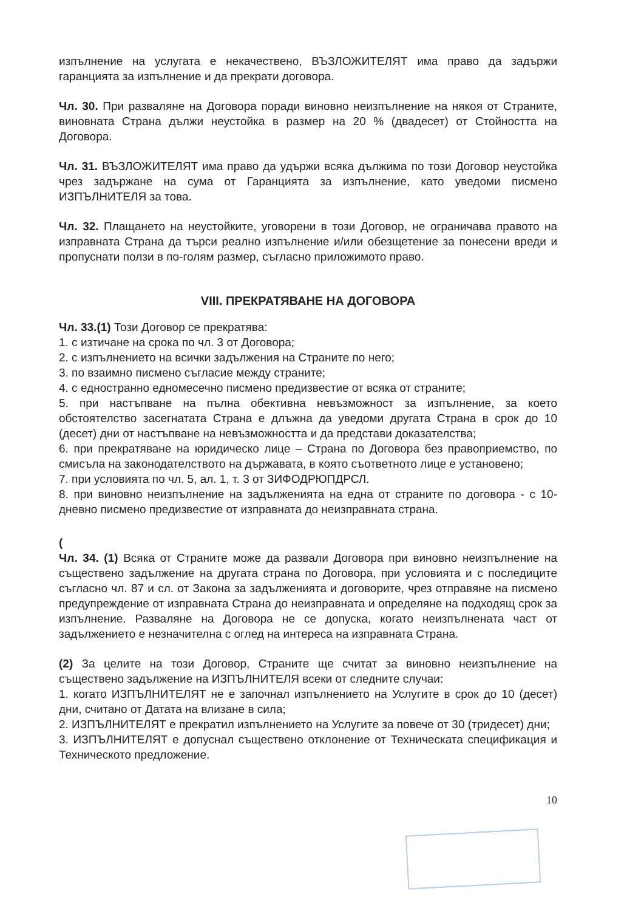изпълнение на услугата е некачествено, ВЪЗЛОЖИТЕЛЯТ има право да задържи гаранцията за изпълнение и да прекрати договора.
Чл. 30. При разваляне на Договора поради виновно неизпълнение на някоя от Страните, виновната Страна дължи неустойка в размер на 20 % (двадесет) от Стойността на Договора.
Чл. 31. ВЪЗЛОЖИТЕЛЯТ има право да удържи всяка дължима по този Договор неустойка чрез задържане на сума от Гаранцията за изпълнение, като уведоми писмено ИЗПЪЛНИТЕЛЯ за това.
Чл. 32. Плащането на неустойките, уговорени в този Договор, не ограничава правото на изправната Страна да търси реално изпълнение и/или обезщетение за понесени вреди и пропуснати ползи в по-голям размер, съгласно приложимото право.
VIII. ПРЕКРАТЯВАНЕ НА ДОГОВОРА
Чл. 33.(1) Този Договор се прекратява:
1. с изтичане на срока по чл. 3 от Договора;
2. с изпълнението на всички задължения на Страните по него;
3. по взаимно писмено съгласие между страните;
4. с едностранно едномесечно писмено предизвестие от всяка от страните;
5. при настъпване на пълна обективна невъзможност за изпълнение, за което обстоятелство засегнатата Страна е длъжна да уведоми другата Страна в срок до 10 (десет) дни от настъпване на невъзможността и да представи доказателства;
6. при прекратяване на юридическо лице – Страна по Договора без правоприемство, по смисъла на законодателството на държавата, в която съответното лице е установено;
7. при условията по чл. 5, ал. 1, т. 3 от ЗИФОДРЮПДРСЛ.
8. при виновно неизпълнение на задълженията на една от страните по договора - с 10-дневно писмено предизвестие от изправната до неизправната страна.
(
Чл. 34. (1) Всяка от Страните може да развали Договора при виновно неизпълнение на съществено задължение на другата страна по Договора, при условията и с последиците съгласно чл. 87 и сл. от Закона за задълженията и договорите, чрез отправяне на писмено предупреждение от изправната Страна до неизправната и определяне на подходящ срок за изпълнение. Разваляне на Договора не се допуска, когато неизпълнената част от задължението е незначителна с оглед на интереса на изправната Страна.
(2) За целите на този Договор, Страните ще считат за виновно неизпълнение на съществено задължение на ИЗПЪЛНИТЕЛЯ всеки от следните случаи:
1. когато ИЗПЪЛНИТЕЛЯТ не е започнал изпълнението на Услугите в срок до 10 (десет) дни, считано от Датата на влизане в сила;
2. ИЗПЪЛНИТЕЛЯТ е прекратил изпълнението на Услугите за повече от 30 (тридесет) дни;
3. ИЗПЪЛНИТЕЛЯТ е допуснал съществено отклонение от Техническата спецификация и Техническото предложение.
10